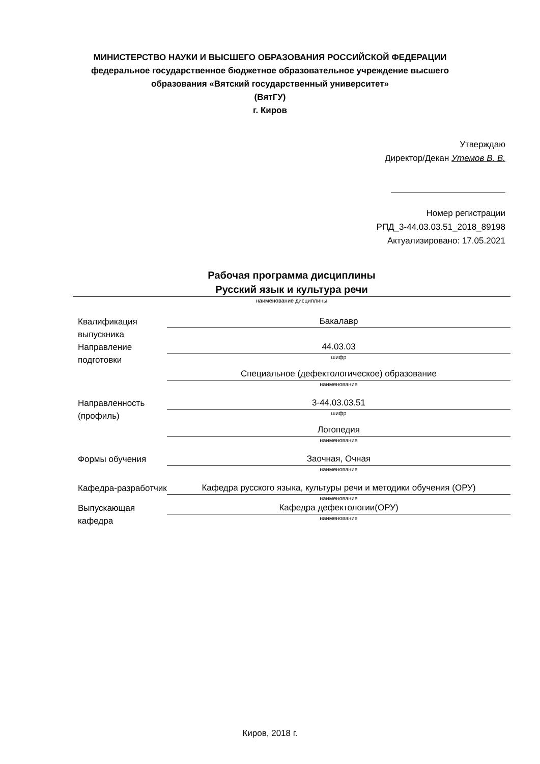МИНИСТЕРСТВО НАУКИ И ВЫСШЕГО ОБРАЗОВАНИЯ РОССИЙСКОЙ ФЕДЕРАЦИИ
федеральное государственное бюджетное образовательное учреждение высшего
образования «Вятский государственный университет»
(ВятГУ)
г. Киров
Утверждаю
Директор/Декан Утемов В. В.
Номер регистрации
РПД_3-44.03.03.51_2018_89198
Актуализировано: 17.05.2021
Рабочая программа дисциплины
Русский язык и культура речи
наименование дисциплины
Квалификация выпускника
Бакалавр
Направление подготовки
44.03.03
шифр
Специальное (дефектологическое) образование
наименование
Направленность (профиль)
3-44.03.03.51
шифр
Логопедия
наименование
Формы обучения
Заочная, Очная
наименование
Кафедра-разработчик
Кафедра русского языка, культуры речи и методики обучения (ОРУ)
наименование
Выпускающая кафедра
Кафедра дефектологии(ОРУ)
наименование
Киров, 2018 г.